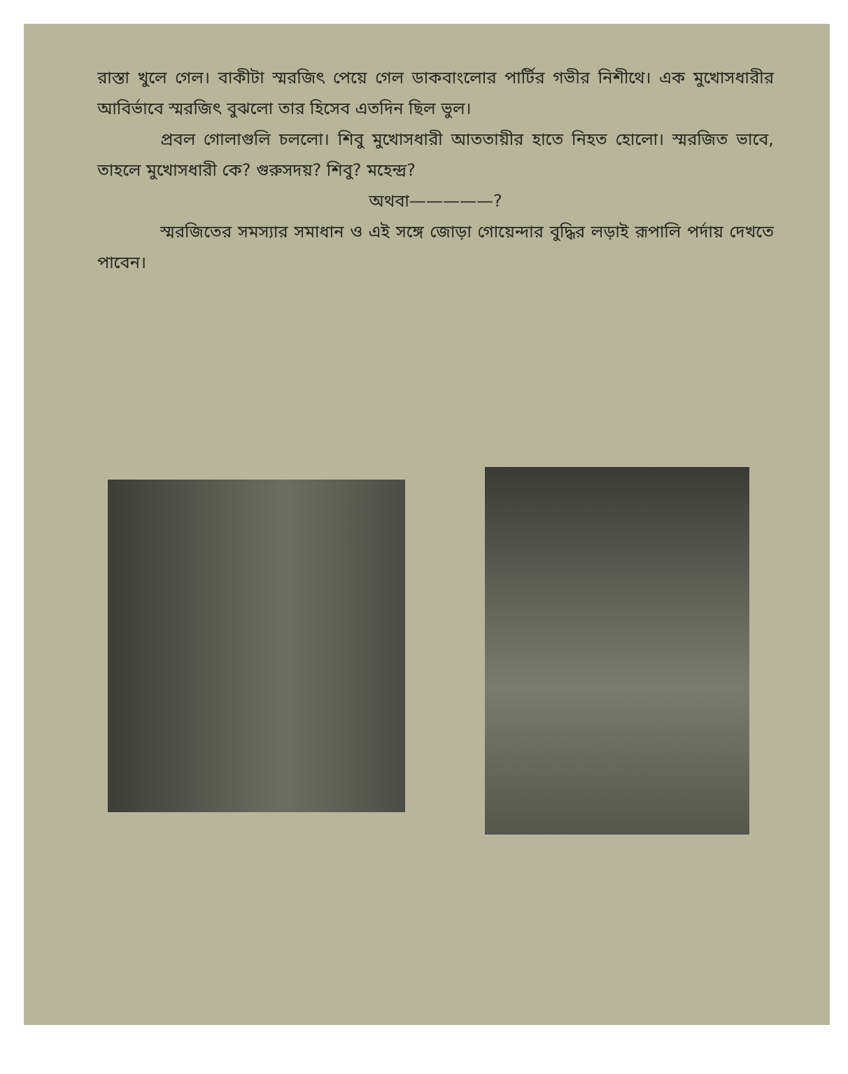রাস্তা খুলে গেল। বাকীটা স্মরজিৎ পেয়ে গেল ডাকবাংলোর পার্টির গভীর নিশীথে। এক মুখোসধারীর আবির্ভাবে স্মরজিৎ বুঝলো তার হিসেব এতদিন ছিল ভুল।
প্রবল গোলাগুলি চললো। শিবু মুখোসধারী আততায়ীর হাতে নিহত হোলো। স্মরজিত ভাবে, তাহলে মুখোসধারী কে? গুরুসদয়? শিবু? মহেন্দ্র?
অথবা—————?
স্মরজিতের সমস্যার সমাধান ও এই সঙ্গে জোড়া গোয়েন্দার বুদ্ধির লড়াই রূপালি পর্দায় দেখতে পাবেন।